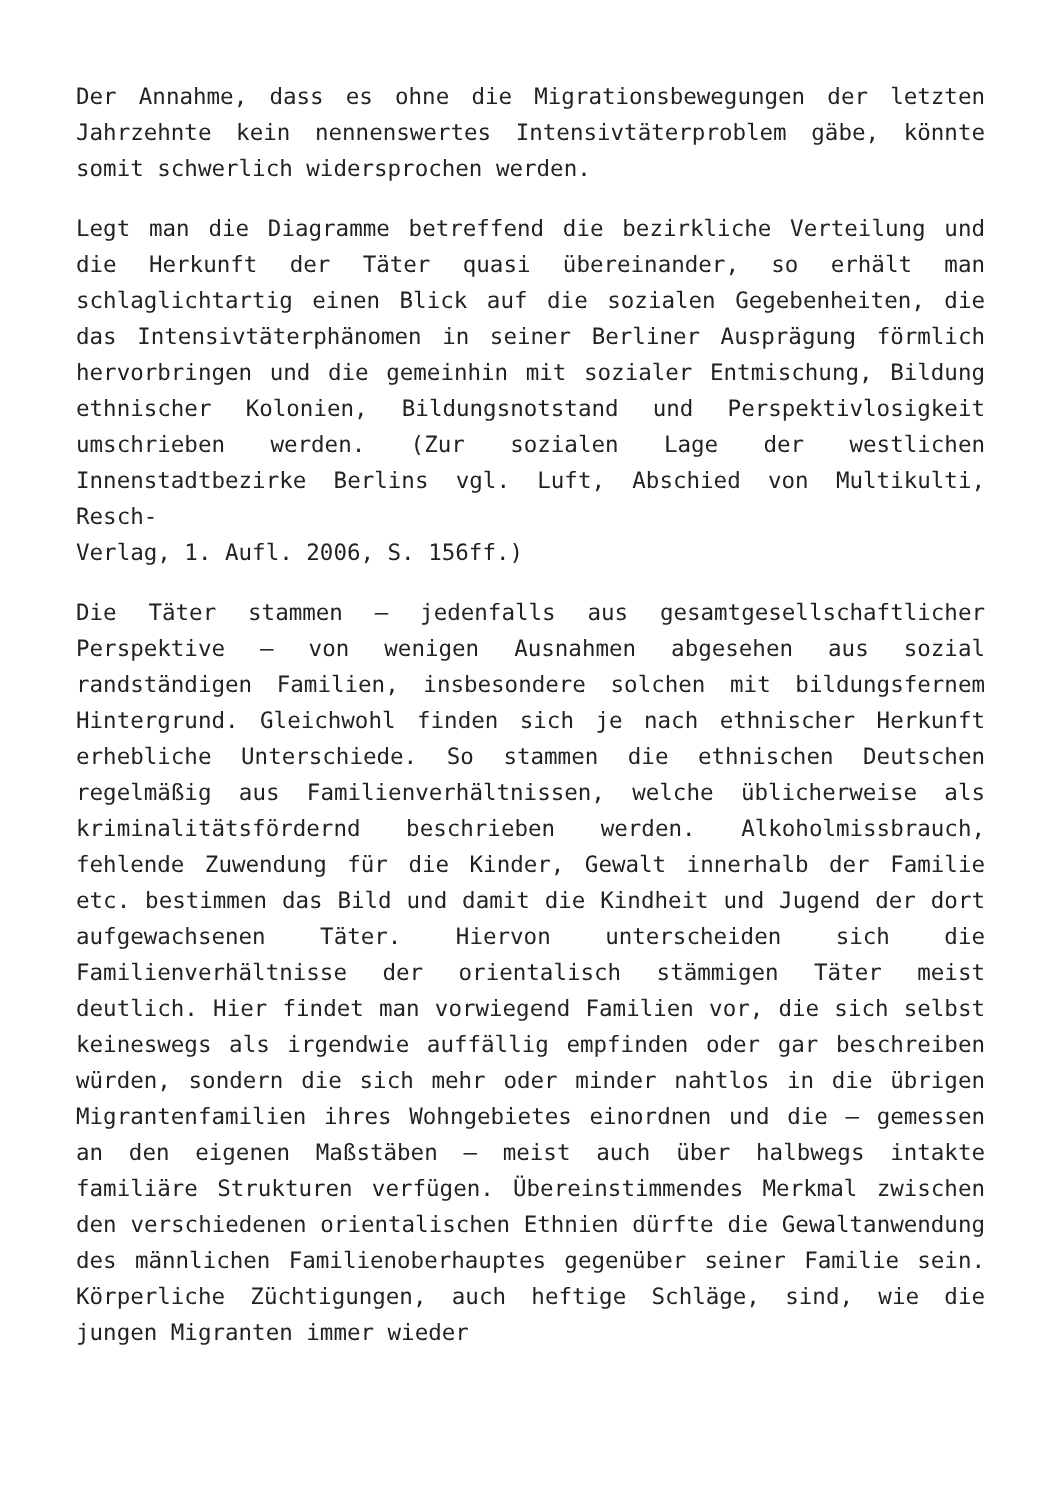Der Annahme, dass es ohne die Migrationsbewegungen der letzten Jahrzehnte kein nennenswertes Intensivtäterproblem gäbe, könnte somit schwerlich widersprochen werden.
Legt man die Diagramme betreffend die bezirkliche Verteilung und die Herkunft der Täter quasi übereinander, so erhält man schlaglichtartig einen Blick auf die sozialen Gegebenheiten, die das Intensivtäterphänomen in seiner Berliner Ausprägung förmlich hervorbringen und die gemeinhin mit sozialer Entmischung, Bildung ethnischer Kolonien, Bildungsnotstand und Perspektivlosigkeit umschrieben werden. (Zur sozialen Lage der westlichen Innenstadtbezirke Berlins vgl. Luft, Abschied von Multikulti, Resch-
Verlag, 1. Aufl. 2006, S. 156ff.)
Die Täter stammen – jedenfalls aus gesamtgesellschaftlicher Perspektive – von wenigen Ausnahmen abgesehen aus sozial randständigen Familien, insbesondere solchen mit bildungsfernem Hintergrund. Gleichwohl finden sich je nach ethnischer Herkunft erhebliche Unterschiede. So stammen die ethnischen Deutschen regelmäßig aus Familienverhältnissen, welche üblicherweise als kriminalitätsfördernd beschrieben werden. Alkoholmissbrauch, fehlende Zuwendung für die Kinder, Gewalt innerhalb der Familie etc. bestimmen das Bild und damit die Kindheit und Jugend der dort aufgewachsenen Täter. Hiervon unterscheiden sich die Familienverhältnisse der orientalisch stämmigen Täter meist deutlich. Hier findet man vorwiegend Familien vor, die sich selbst keineswegs als irgendwie auffällig empfinden oder gar beschreiben würden, sondern die sich mehr oder minder nahtlos in die übrigen Migrantenfamilien ihres Wohngebietes einordnen und die – gemessen an den eigenen Maßstäben – meist auch über halbwegs intakte familiäre Strukturen verfügen. Übereinstimmendes Merkmal zwischen den verschiedenen orientalischen Ethnien dürfte die Gewaltanwendung des männlichen Familienoberhauptes gegenüber seiner Familie sein. Körperliche Züchtigungen, auch heftige Schläge, sind, wie die jungen Migranten immer wieder